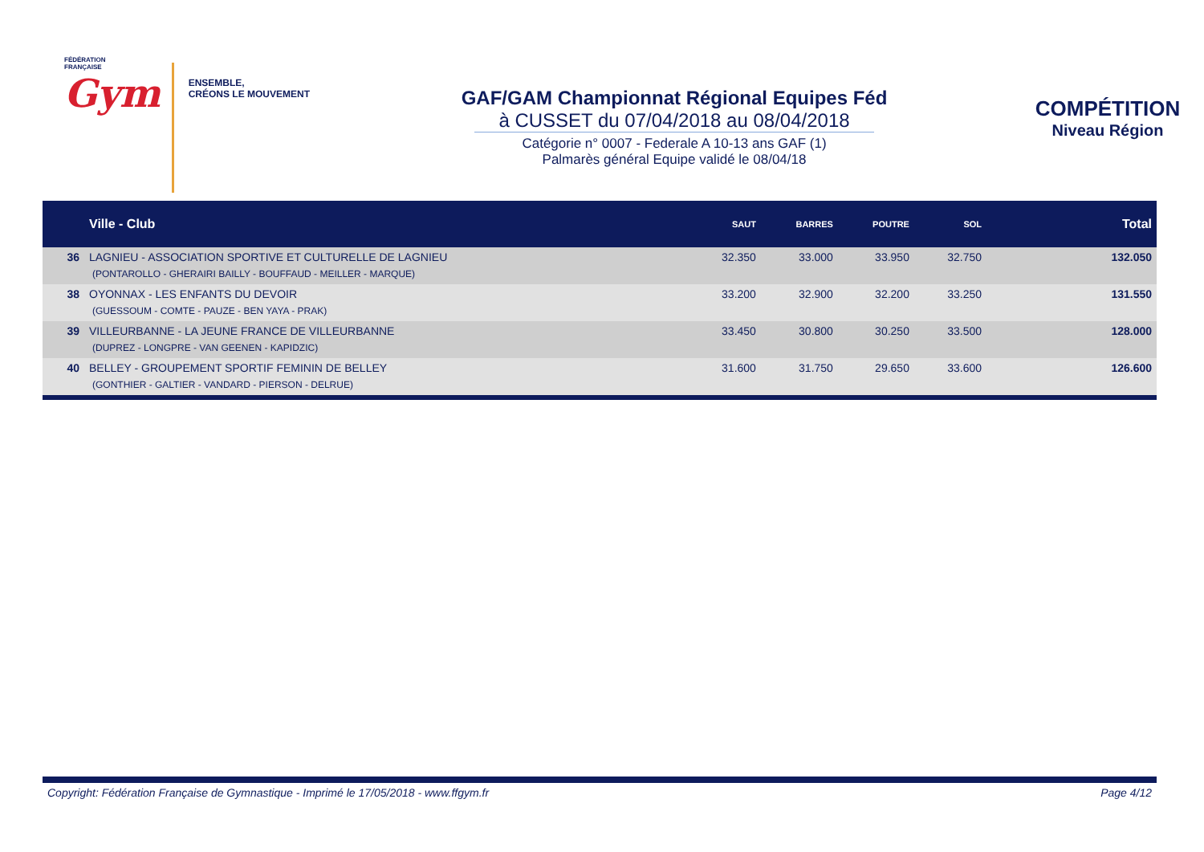FÉDÉRATION
FRANÇAISE
Gym
ENSEMBLE,
CRÉONS LE MOUVEMENT
GAF/GAM Championnat Régional Equipes Féd
à CUSSET du 07/04/2018 au 08/04/2018
Catégorie n° 0007 - Federale A 10-13 ans GAF (1)
Palmarès général Equipe validé le 08/04/18
COMPÉTITION
Niveau Région
| | Ville - Club | SAUT | BARRES | POUTRE | SOL | Total |
| --- | --- | --- | --- | --- | --- | --- |
| 36 | LAGNIEU - ASSOCIATION SPORTIVE ET CULTURELLE DE LAGNIEU | 32.350 | 33.000 | 33.950 | 32.750 | 132.050 |
| | (PONTAROLLO - GHERAIRI BAILLY - BOUFFAUD - MEILLER - MARQUE) | | | | | |
| 38 | OYONNAX - LES ENFANTS DU DEVOIR | 33.200 | 32.900 | 32.200 | 33.250 | 131.550 |
| | (GUESSOUM - COMTE - PAUZE - BEN YAYA - PRAK) | | | | | |
| 39 | VILLEURBANNE - LA JEUNE FRANCE DE VILLEURBANNE | 33.450 | 30.800 | 30.250 | 33.500 | 128.000 |
| | (DUPREZ - LONGPRE - VAN GEENEN - KAPIDZIC) | | | | | |
| 40 | BELLEY - GROUPEMENT SPORTIF FEMININ DE BELLEY | 31.600 | 31.750 | 29.650 | 33.600 | 126.600 |
| | (GONTHIER - GALTIER - VANDARD - PIERSON - DELRUE) | | | | | |
Copyright: Fédération Française de Gymnastique - Imprimé le 17/05/2018 - www.ffgym.fr Page 4/12